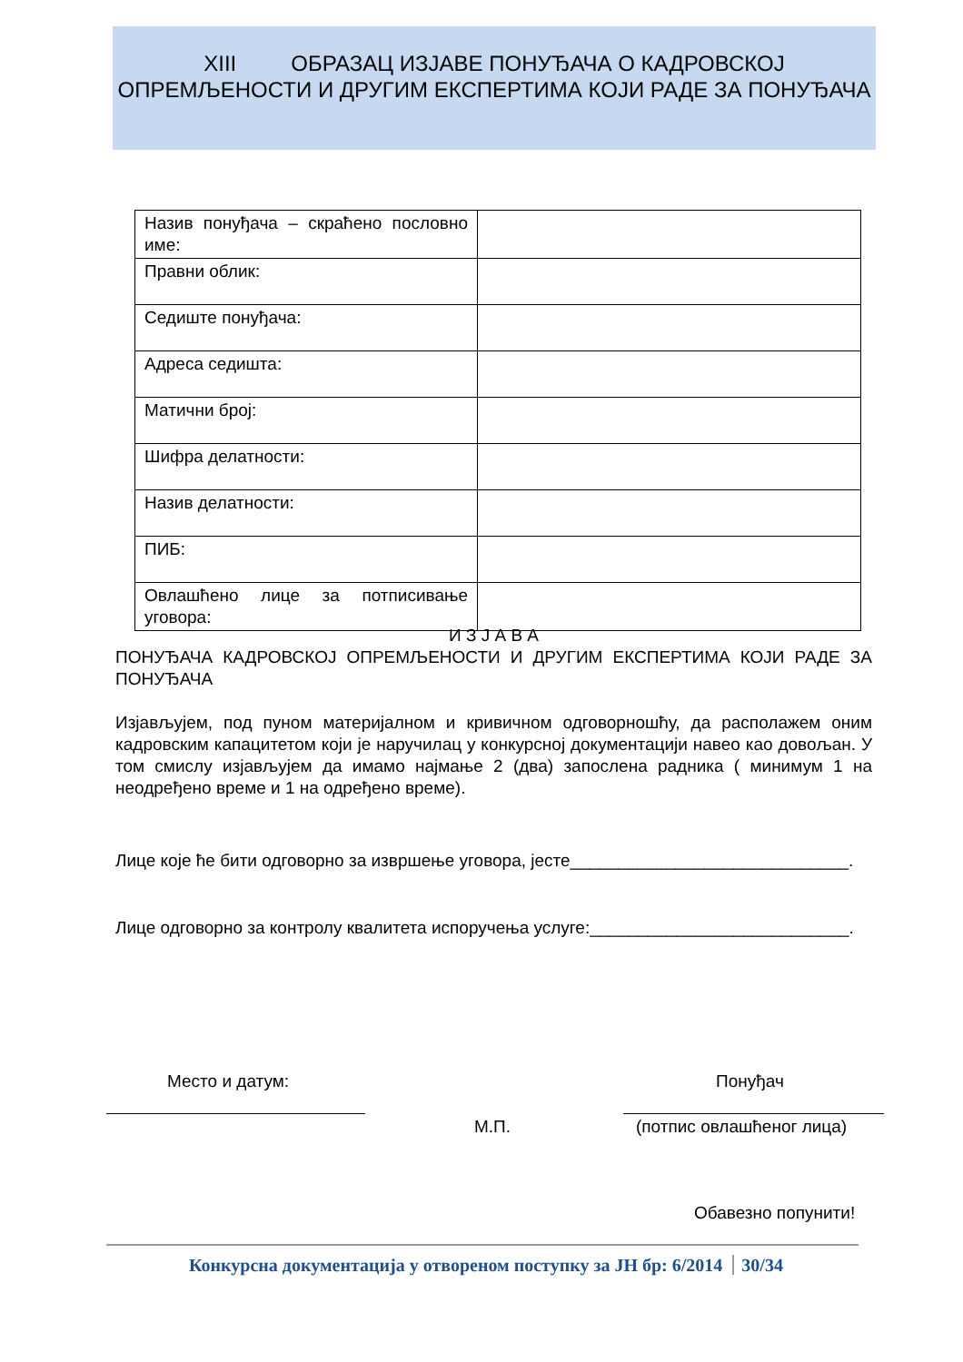XIII ОБРАЗАЦ ИЗЈАВЕ ПОНУЂАЧА О КАДРОВСКОЈ ОПРЕМЉЕНОСТИ И ДРУГИМ ЕКСПЕРТИМА КОЈИ РАДЕ ЗА ПОНУЂАЧА
| Назив понуђача – скраћено пословно име: | |
| Правни облик: | |
| Седиште понуђача: | |
| Адреса седишта: | |
| Матични број: | |
| Шифра делатности: | |
| Назив делатности: | |
| ПИБ: | |
| Овлашћено лице за потписивање уговора: | |
И З Ј А В А
ПОНУЂАЧА КАДРОВСКОЈ ОПРЕМЉЕНОСТИ И ДРУГИМ ЕКСПЕРТИМА КОЈИ РАДЕ ЗА ПОНУЂАЧА
Изјављујем, под пуном материјалном и кривичном одговорношћу, да располажем оним кадровским капацитетом који је наручилац у конкурсној документацији навео као довољан. У том смислу изјављујем да имамо најмање 2 (два) запослена радника ( минимум 1 на неодређено време и 1 на одређено време).
Лице које ће бити одговорно за извршење уговора, јесте_____________________________.
Лице одговорно за контролу квалитета испоручења услуге:___________________________.
Место и датум: Понуђач
М.П. (потпис овлашћеног лица)
Обавезно попунити!
Конкурсна документација у отвореном поступку за ЈН бр: 6/2014 30/34